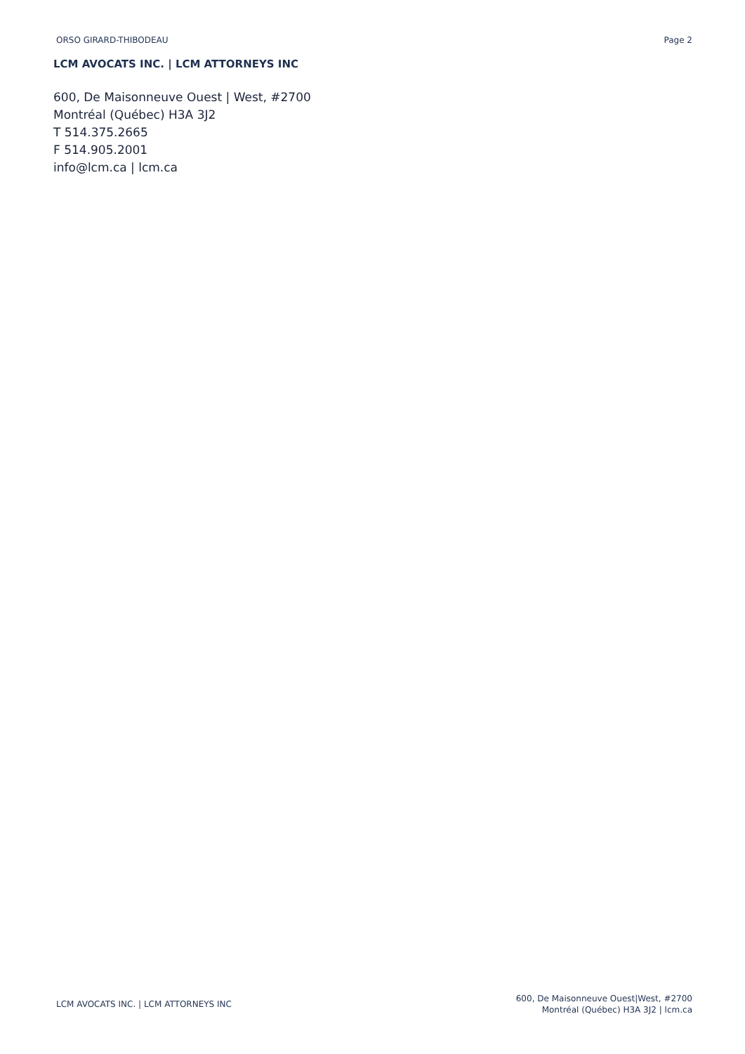ORSO GIRARD-THIBODEAU Page 2
LCM AVOCATS INC. | LCM ATTORNEYS INC
600, De Maisonneuve Ouest | West, #2700
Montréal (Québec) H3A 3J2
T 514.375.2665
F 514.905.2001
info@lcm.ca | lcm.ca
LCM AVOCATS INC. | LCM ATTORNEYS INC
600, De Maisonneuve Ouest|West, #2700
Montréal (Québec) H3A 3J2 | lcm.ca